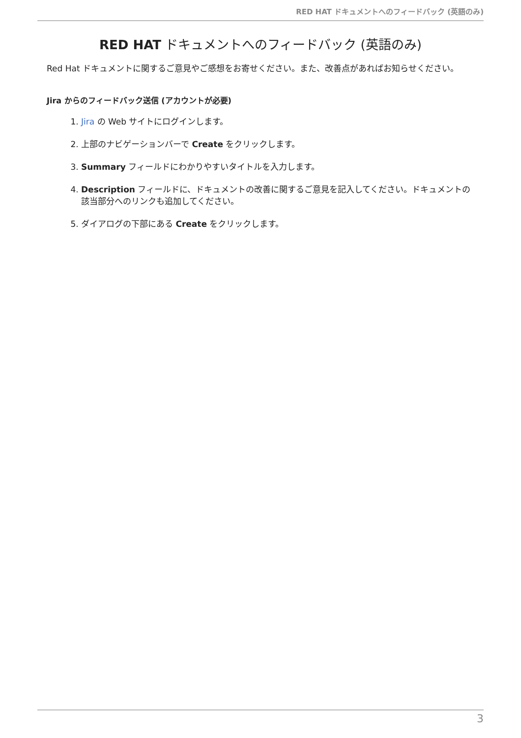RED HAT ドキュメントへのフィードバック (英語のみ)
RED HAT ドキュメントへのフィードバック (英語のみ)
Red Hat ドキュメントに関するご意見やご感想をお寄せください。また、改善点があればお知らせください。
Jira からのフィードバック送信 (アカウントが必要)
1. Jira の Web サイトにログインします。
2. 上部のナビゲーションバーで Create をクリックします。
3. Summary フィールドにわかりやすいタイトルを入力します。
4. Description フィールドに、ドキュメントの改善に関するご意見を記入してください。ドキュメントの該当部分へのリンクも追加してください。
5. ダイアログの下部にある Create をクリックします。
3